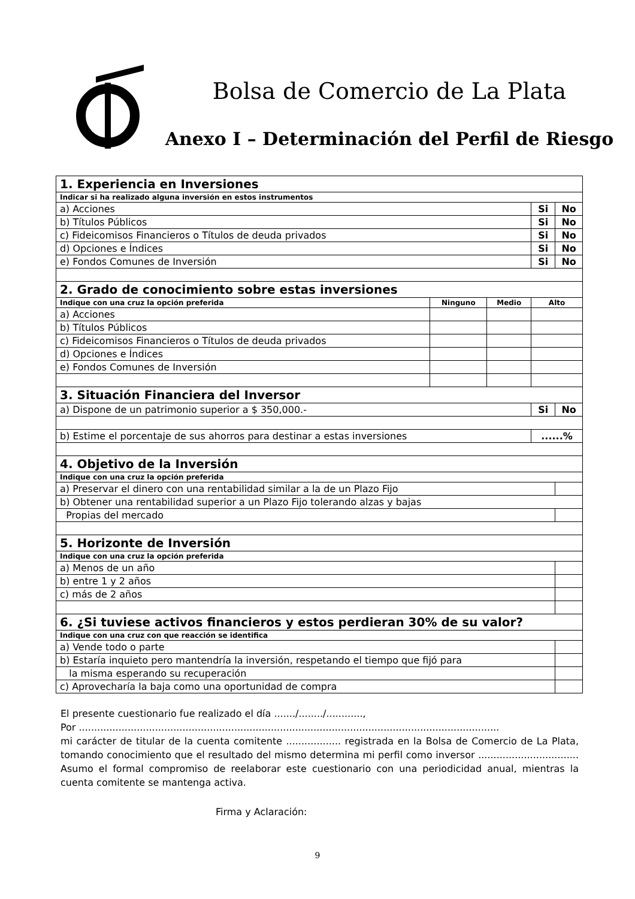Bolsa de Comercio de La Plata
Anexo I – Determinación del Perfil de Riesgo
| 1. Experiencia en Inversiones | | | | |
| Indicar si ha realizado alguna inversión en estos instrumentos | | | | |
| a) Acciones | | | Si | No |
| b) Títulos Públicos | | | Si | No |
| c) Fideicomisos Financieros o Títulos de deuda privados | | | Si | No |
| d) Opciones e Índices | | | Si | No |
| e) Fondos Comunes de Inversión | | | Si | No |
| 2. Grado de conocimiento sobre estas inversiones | | | | |
| Indique con una cruz la opción preferida | Ninguno | Medio | Alto | |
| a) Acciones | | | | |
| b) Títulos Públicos | | | | |
| c) Fideicomisos Financieros o Títulos de deuda privados | | | | |
| d) Opciones e Índices | | | | |
| e) Fondos Comunes de Inversión | | | | |
| 3. Situación Financiera del Inversor | | | | |
| a) Dispone de un patrimonio superior a $ 350,000.- | | | Si | No |
| b) Estime el porcentaje de sus ahorros para destinar a estas inversiones | | | ......% | |
| 4. Objetivo de la Inversión | | | | |
| Indique con una cruz la opción preferida | | | | |
| a) Preservar el dinero con una rentabilidad similar a la de un Plazo Fijo | | | | |
| b) Obtener una rentabilidad superior a un Plazo Fijo tolerando alzas y bajas | | | | |
| Propias del mercado | | | | |
| 5. Horizonte de Inversión | | | | |
| Indique con una cruz la opción preferida | | | | |
| a) Menos de un año | | | | |
| b) entre 1 y 2 años | | | | |
| c) más de 2 años | | | | |
| 6. ¿Si tuviese activos financieros y estos perdieran 30% de su valor? | | | | |
| Indique con una cruz con que reacción se identifica | | | | |
| a) Vende todo o parte | | | | |
| b) Estaría inquieto pero mantendría la inversión, respetando el tiempo que fijó para | | | | |
| la misma esperando su recuperación | | | | |
| c) Aprovecharía la baja como una oportunidad de compra | | | | |
El presente cuestionario fue realizado el día ......./......../............,
Por ..........................................................................................................................................
mi carácter de titular de la cuenta comitente .................. registrada en la Bolsa de Comercio de La Plata, tomando conocimiento que el resultado del mismo determina mi perfil como inversor ................................. Asumo el formal compromiso de reelaborar este cuestionario con una periodicidad anual, mientras la cuenta comitente se mantenga activa.
Firma y Aclaración:
9